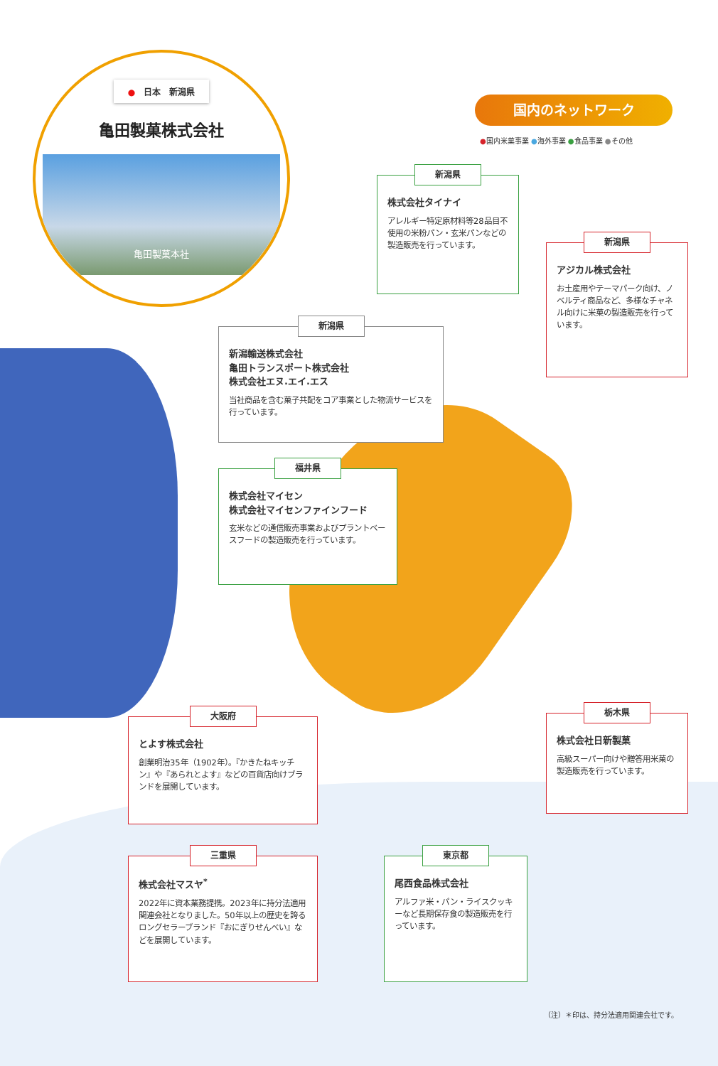●　日本　新潟県
亀田製菓株式会社
亀田製菓本社
国内のネットワーク
●国内米菓事業 ●海外事業 ●食品事業 ●その他
新潟県
株式会社タイナイ
アレルギー特定原材料等28品目不使用の米粉パン・玄米パンなどの製造販売を行っています。
新潟県
アジカル株式会社
お土産用やテーマパーク向け、ノベルティ商品など、多様なチャネル向けに米菓の製造販売を行っています。
新潟県
新潟輸送株式会社
亀田トランスポート株式会社
株式会社エヌ.エイ.エス
当社商品を含む菓子共配をコア事業とした物流サービスを行っています。
福井県
株式会社マイセン
株式会社マイセンファインフード
玄米などの通信販売事業およびプラントベースフードの製造販売を行っています。
大阪府
とよす株式会社
創業明治35年（1902年）。『かきたねキッチン』や『あられとよす』などの百貨店向けブランドを展開しています。
栃木県
株式会社日新製菓
高級スーパー向けや贈答用米菓の製造販売を行っています。
三重県
株式会社マスヤ<sup>*</sup>
2022年に資本業務提携。2023年に持分法適用関連会社となりました。50年以上の歴史を誇るロングセラーブランド『おにぎりせんべい』などを展開しています。
東京都
尾西食品株式会社
アルファ米・パン・ライスクッキーなど長期保存食の製造販売を行っています。
（注）＊印は、持分法適用関連会社です。